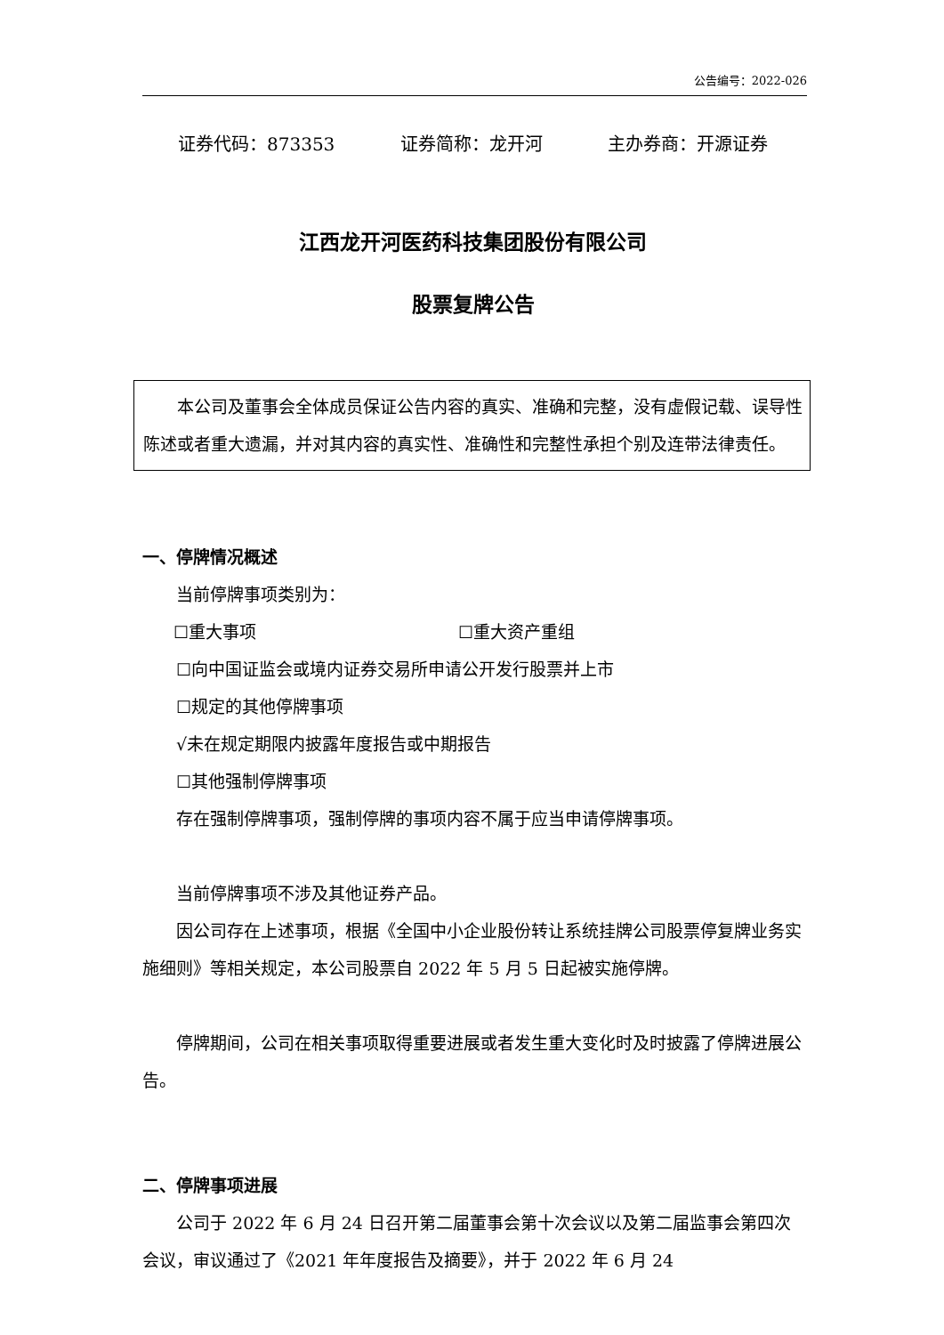公告编号：2022-026
证券代码：873353 证券简称：龙开河 主办券商：开源证券
江西龙开河医药科技集团股份有限公司
股票复牌公告
本公司及董事会全体成员保证公告内容的真实、准确和完整，没有虚假记载、误导性陈述或者重大遗漏，并对其内容的真实性、准确性和完整性承担个别及连带法律责任。
一、停牌情况概述
当前停牌事项类别为：
☐重大事项 ☐重大资产重组
☐向中国证监会或境内证券交易所申请公开发行股票并上市
☐规定的其他停牌事项
√未在规定期限内披露年度报告或中期报告
☐其他强制停牌事项
存在强制停牌事项，强制停牌的事项内容不属于应当申请停牌事项。
当前停牌事项不涉及其他证券产品。
因公司存在上述事项，根据《全国中小企业股份转让系统挂牌公司股票停复牌业务实施细则》等相关规定，本公司股票自 2022 年 5 月 5 日起被实施停牌。
停牌期间，公司在相关事项取得重要进展或者发生重大变化时及时披露了停牌进展公告。
二、停牌事项进展
公司于 2022 年 6 月 24 日召开第二届董事会第十次会议以及第二届监事会第四次会议，审议通过了《2021 年年度报告及摘要》，并于 2022 年 6 月 24